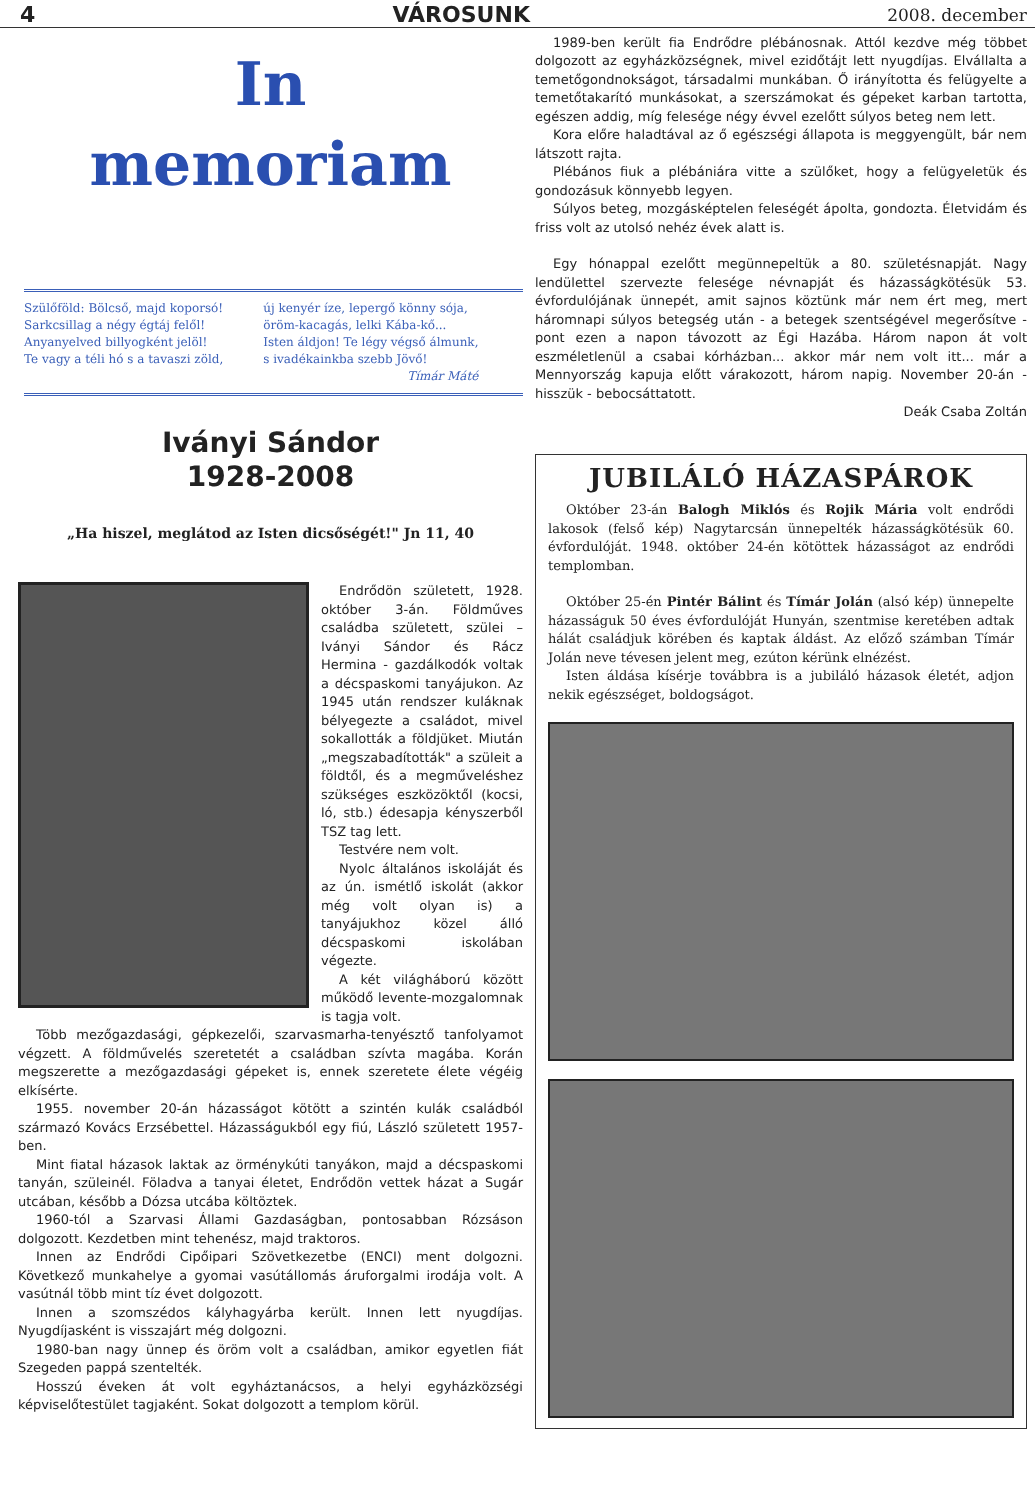4 VÁROSUNK 2008. december
In
memoriam
Szülőföld: Bölcső, majd koporsó!
Sarkcsillag a négy égtáj felől!
Anyanyelved billyogként jelöl!
Te vagy a téli hó s a tavaszi zöld,
új kenyér íze, lepergő könny sója,
öröm-kacagás, lelki Kába-kő...
Isten áldjon! Te légy végső álmunk,
s ivadékainkba szebb Jövő!
Tímár Máté
Iványi Sándor
1928-2008
„Ha hiszel, meglátod az Isten dicsőségét!" Jn 11, 40
Endrődön született, 1928. október 3-án. Földműves családba született, szülei – Iványi Sándor és Rácz Hermina - gazdálkodók voltak a décspaskomi tanyájukon. Az 1945 után rendszer kuláknak bélyegezte a családot, mivel sokallották a földjüket. Miután „megszabadították" a szüleit a földtől, és a megműveléshez szükséges eszközöktől (kocsi, ló, stb.) édesapja kényszerből TSZ tag lett.
Testvére nem volt.
Nyolc általános iskoláját és az ún. ismétlő iskolát (akkor még volt olyan is) a tanyájukhoz közel álló décspaskomi iskolában végezte.
A két világháború között működő levente-mozgalomnak is tagja volt.
Több mezőgazdasági, gépkezelői, szarvasmarha-tenyésztő tanfolyamot végzett. A földművelés szeretetét a családban szívta magába. Korán megszerette a mezőgazdasági gépeket is, ennek szeretete élete végéig elkísérte.
1955. november 20-án házasságot kötött a szintén kulák családból származó Kovács Erzsébettel. Házasságukból egy fiú, László született 1957-ben.
Mint fiatal házasok laktak az örménykúti tanyákon, majd a décspaskomi tanyán, szüleinél. Föladva a tanyai életet, Endrődön vettek házat a Sugár utcában, később a Dózsa utcába költöztek.
1960-tól a Szarvasi Állami Gazdaságban, pontosabban Rózsáson dolgozott. Kezdetben mint tehenész, majd traktoros.
Innen az Endrődi Cipőipari Szövetkezetbe (ENCI) ment dolgozni. Következő munkahelye a gyomai vasútállomás áruforgalmi irodája volt. A vasútnál több mint tíz évet dolgozott.
Innen a szomszédos kályhagyárba került. Innen lett nyugdíjas. Nyugdíjasként is visszajárt még dolgozni.
1980-ban nagy ünnep és öröm volt a családban, amikor egyetlen fiát Szegeden pappá szentelték.
Hosszú éveken át volt egyháztanácsos, a helyi egyházközségi képviselőtestület tagjaként. Sokat dolgozott a templom körül.
1989-ben került fia Endrődre plébánosnak. Attól kezdve még többet dolgozott az egyházközségnek, mivel ezidőtájt lett nyugdíjas. Elvállalta a temetőgondnokságot, társadalmi munkában. Ő irányította és felügyelte a temetőtakarító munkásokat, a szerszámokat és gépeket karban tartotta, egészen addig, míg felesége négy évvel ezelőtt súlyos beteg nem lett.
Kora előre haladtával az ő egészségi állapota is meggyengült, bár nem látszott rajta.
Plébános fiuk a plébániára vitte a szülőket, hogy a felügyeletük és gondozásuk könnyebb legyen.
Súlyos beteg, mozgásképtelen feleségét ápolta, gondozta. Életvidám és friss volt az utolsó nehéz évek alatt is.
Egy hónappal ezelőtt megünnepeltük a 80. születésnapját. Nagy lendülettel szervezte felesége névnapját és házasságkötésük 53. évfordulójának ünnepét, amit sajnos köztünk már nem ért meg, mert háromnapi súlyos betegség után - a betegek szentségével megerősítve - pont ezen a napon távozott az Égi Hazába. Három napon át volt eszméletlenül a csabai kórházban... akkor már nem volt itt... már a Mennyország kapuja előtt várakozott, három napig. November 20-án - hisszük - bebocsáttatott.
Deák Csaba Zoltán
JUBILÁLÓ HÁZASPÁROK
Október 23-án Balogh Miklós és Rojik Mária volt endrődi lakosok (felső kép) Nagytarcsán ünnepelték házasságkötésük 60. évfordulóját. 1948. október 24-én kötöttek házasságot az endrődi templomban.
Október 25-én Pintér Bálint és Tímár Jolán (alsó kép) ünnepelte házasságuk 50 éves évfordulóját Hunyán, szentmise keretében adtak hálát családjuk körében és kaptak áldást. Az előző számban Tímár Jolán neve tévesen jelent meg, ezúton kérünk elnézést.
Isten áldása kísérje továbbra is a jubiláló házasok életét, adjon nekik egészséget, boldogságot.